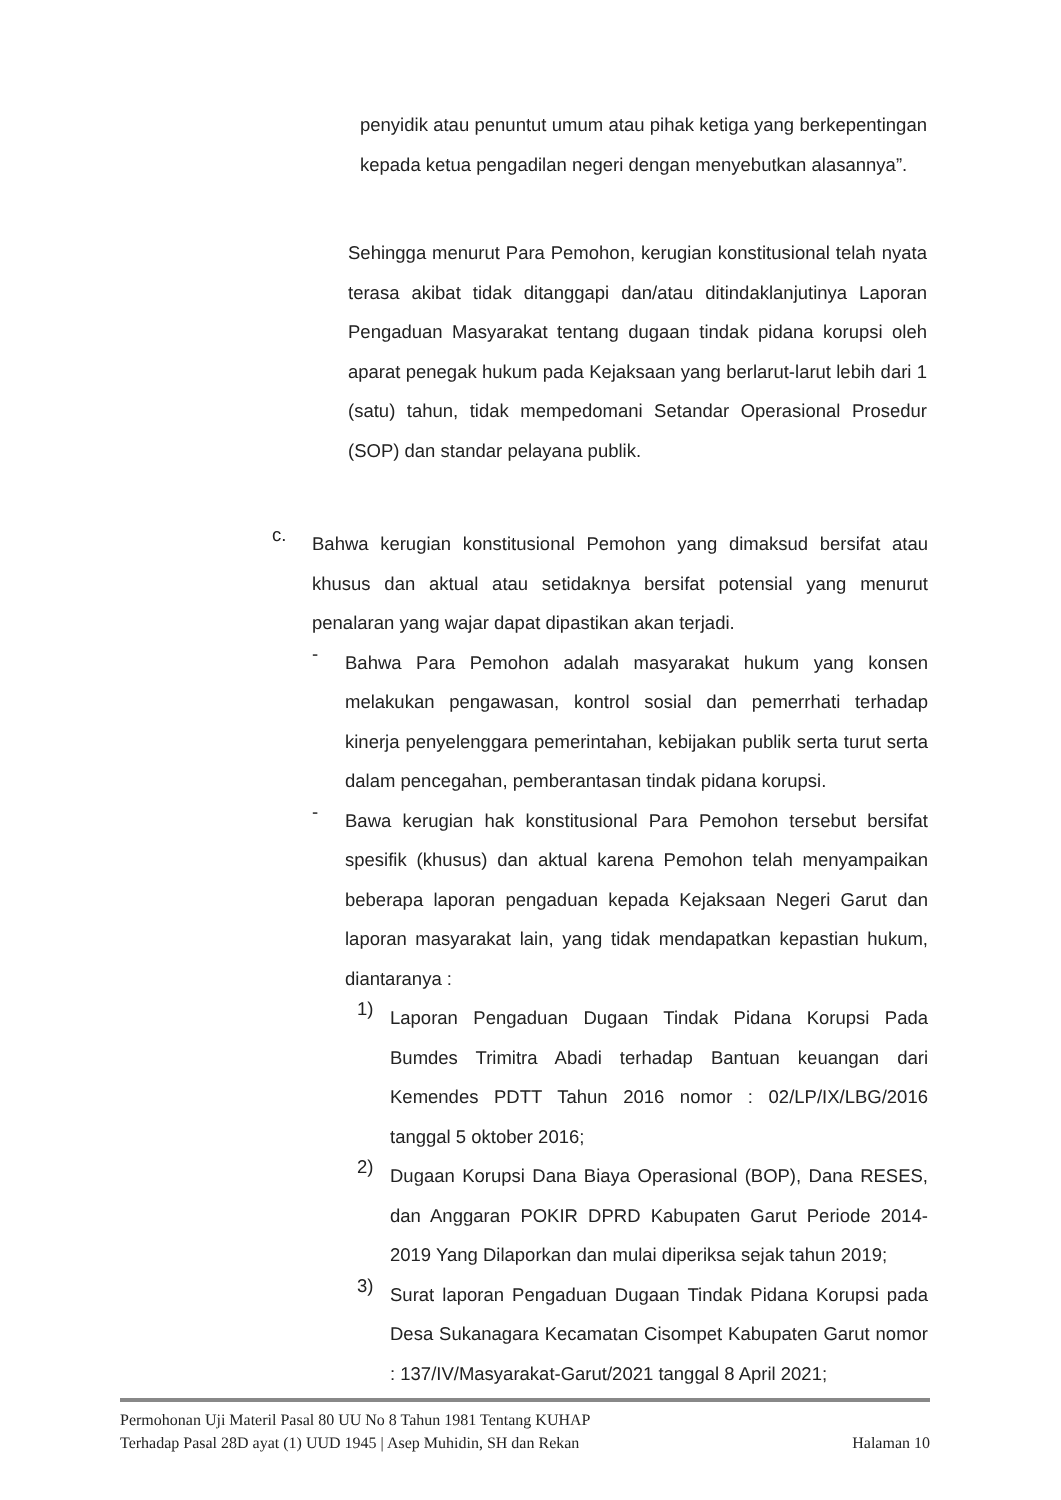penyidik atau penuntut umum atau pihak ketiga yang berkepentingan kepada ketua pengadilan negeri dengan menyebutkan alasannya”.
Sehingga menurut Para Pemohon, kerugian konstitusional telah nyata terasa akibat tidak ditanggapi dan/atau ditindaklanjutinya Laporan Pengaduan Masyarakat tentang dugaan tindak pidana korupsi oleh aparat penegak hukum pada Kejaksaan yang berlarut-larut lebih dari 1 (satu) tahun, tidak mempedomani Setandar Operasional Prosedur (SOP) dan standar pelayana publik.
c.
Bahwa kerugian konstitusional Pemohon yang dimaksud bersifat atau khusus dan aktual atau setidaknya bersifat potensial yang menurut penalaran yang wajar dapat dipastikan akan terjadi.
-
Bahwa Para Pemohon adalah masyarakat hukum yang konsen melakukan pengawasan, kontrol sosial dan pemerrhati terhadap kinerja penyelenggara pemerintahan, kebijakan publik serta turut serta dalam pencegahan, pemberantasan tindak pidana korupsi.
-
Bawa kerugian hak konstitusional Para Pemohon tersebut bersifat spesifik (khusus) dan aktual karena Pemohon telah menyampaikan beberapa laporan pengaduan kepada Kejaksaan Negeri Garut dan laporan masyarakat lain, yang tidak mendapatkan kepastian hukum, diantaranya :
1)
Laporan Pengaduan Dugaan Tindak Pidana Korupsi Pada Bumdes Trimitra Abadi terhadap Bantuan keuangan dari Kemendes PDTT Tahun 2016 nomor : 02/LP/IX/LBG/2016 tanggal 5 oktober 2016;
2)
Dugaan Korupsi Dana Biaya Operasional (BOP), Dana RESES, dan Anggaran POKIR DPRD Kabupaten Garut Periode 2014-2019 Yang Dilaporkan dan mulai diperiksa sejak tahun 2019;
3)
Surat laporan Pengaduan Dugaan Tindak Pidana Korupsi pada Desa Sukanagara Kecamatan Cisompet Kabupaten Garut nomor : 137/IV/Masyarakat-Garut/2021 tanggal 8 April 2021;
Permohonan Uji Materil Pasal 80 UU No 8 Tahun 1981 Tentang KUHAP
Terhadap Pasal 28D ayat (1) UUD 1945 | Asep Muhidin, SH dan Rekan Halaman 10